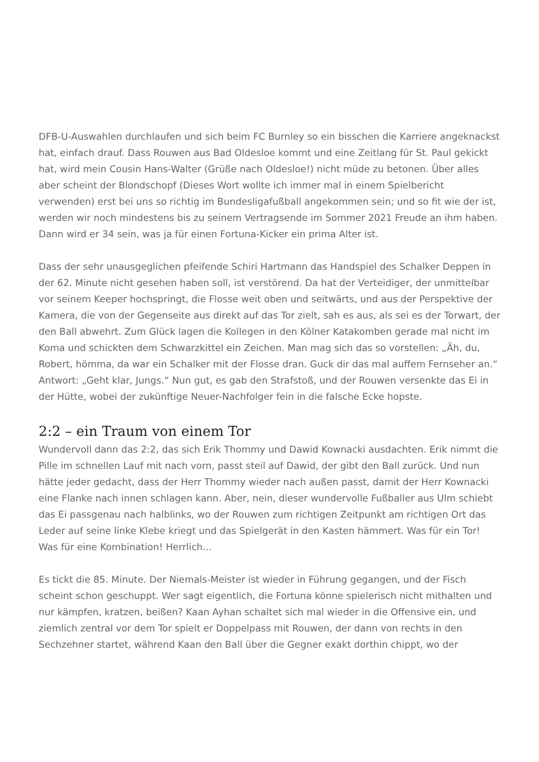DFB-U-Auswahlen durchlaufen und sich beim FC Burnley so ein bisschen die Karriere angeknackst hat, einfach drauf. Dass Rouwen aus Bad Oldesloe kommt und eine Zeitlang für St. Paul gekickt hat, wird mein Cousin Hans-Walter (Grüße nach Oldesloe!) nicht müde zu betonen. Über alles aber scheint der Blondschopf (Dieses Wort wollte ich immer mal in einem Spielbericht verwenden) erst bei uns so richtig im Bundesligafußball angekommen sein; und so fit wie der ist, werden wir noch mindestens bis zu seinem Vertragsende im Sommer 2021 Freude an ihm haben. Dann wird er 34 sein, was ja für einen Fortuna-Kicker ein prima Alter ist.
Dass der sehr unausgeglichen pfeifende Schiri Hartmann das Handspiel des Schalker Deppen in der 62. Minute nicht gesehen haben soll, ist verstörend. Da hat der Verteidiger, der unmittelbar vor seinem Keeper hochspringt, die Flosse weit oben und seitwärts, und aus der Perspektive der Kamera, die von der Gegenseite aus direkt auf das Tor zielt, sah es aus, als sei es der Torwart, der den Ball abwehrt. Zum Glück lagen die Kollegen in den Kölner Katakomben gerade mal nicht im Koma und schickten dem Schwarzkittel ein Zeichen. Man mag sich das so vorstellen: „Äh, du, Robert, hömma, da war ein Schalker mit der Flosse dran. Guck dir das mal auffem Fernseher an.“ Antwort: „Geht klar, Jungs.“ Nun gut, es gab den Strafstoß, und der Rouwen versenkte das Ei in der Hütte, wobei der zukünftige Neuer-Nachfolger fein in die falsche Ecke hopste.
2:2 – ein Traum von einem Tor
Wundervoll dann das 2:2, das sich Erik Thommy und Dawid Kownacki ausdachten. Erik nimmt die Pille im schnellen Lauf mit nach vorn, passt steil auf Dawid, der gibt den Ball zurück. Und nun hätte jeder gedacht, dass der Herr Thommy wieder nach außen passt, damit der Herr Kownacki eine Flanke nach innen schlagen kann. Aber, nein, dieser wundervolle Fußballer aus Ulm schiebt das Ei passgenau nach halblinks, wo der Rouwen zum richtigen Zeitpunkt am richtigen Ort das Leder auf seine linke Klebe kriegt und das Spielgerät in den Kasten hämmert. Was für ein Tor! Was für eine Kombination! Herrlich…
Es tickt die 85. Minute. Der Niemals-Meister ist wieder in Führung gegangen, und der Fisch scheint schon geschuppt. Wer sagt eigentlich, die Fortuna könne spielerisch nicht mithalten und nur kämpfen, kratzen, beißen? Kaan Ayhan schaltet sich mal wieder in die Offensive ein, und ziemlich zentral vor dem Tor spielt er Doppelpass mit Rouwen, der dann von rechts in den Sechzehner startet, während Kaan den Ball über die Gegner exakt dorthin chippt, wo der